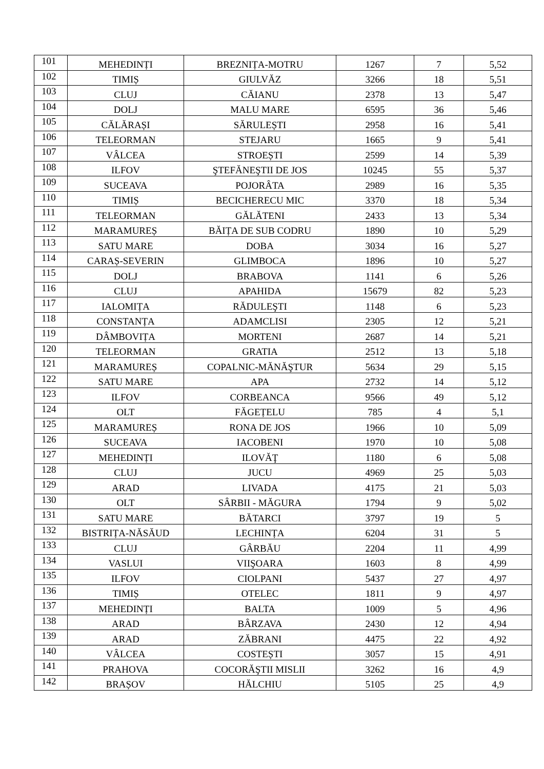| 101 | MEHEDINȚI | BREZNIȚA-MOTRU | 1267 | 7 | 5,52 |
| 102 | TIMIȘ | GIULVĂZ | 3266 | 18 | 5,51 |
| 103 | CLUJ | CĂIANU | 2378 | 13 | 5,47 |
| 104 | DOLJ | MALU MARE | 6595 | 36 | 5,46 |
| 105 | CĂLĂRAȘI | SĂRULEȘTI | 2958 | 16 | 5,41 |
| 106 | TELEORMAN | STEJARU | 1665 | 9 | 5,41 |
| 107 | VÂLCEA | STROEȘTI | 2599 | 14 | 5,39 |
| 108 | ILFOV | ŞTEFĂNEŞTII DE JOS | 10245 | 55 | 5,37 |
| 109 | SUCEAVA | POJORÂTA | 2989 | 16 | 5,35 |
| 110 | TIMIȘ | BECICHERECU MIC | 3370 | 18 | 5,34 |
| 111 | TELEORMAN | GĂLĂTENI | 2433 | 13 | 5,34 |
| 112 | MARAMUREȘ | BĂIȚA DE SUB CODRU | 1890 | 10 | 5,29 |
| 113 | SATU MARE | DOBA | 3034 | 16 | 5,27 |
| 114 | CARAȘ-SEVERIN | GLIMBOCA | 1896 | 10 | 5,27 |
| 115 | DOLJ | BRABOVA | 1141 | 6 | 5,26 |
| 116 | CLUJ | APAHIDA | 15679 | 82 | 5,23 |
| 117 | IALOMIȚA | RĂDULEŞTI | 1148 | 6 | 5,23 |
| 118 | CONSTANȚA | ADAMCLISI | 2305 | 12 | 5,21 |
| 119 | DÂMBOVIȚA | MORTENI | 2687 | 14 | 5,21 |
| 120 | TELEORMAN | GRATIA | 2512 | 13 | 5,18 |
| 121 | MARAMUREȘ | COPALNIC-MĂNĂŞTUR | 5634 | 29 | 5,15 |
| 122 | SATU MARE | APA | 2732 | 14 | 5,12 |
| 123 | ILFOV | CORBEANCA | 9566 | 49 | 5,12 |
| 124 | OLT | FĂGEȚELU | 785 | 4 | 5,1 |
| 125 | MARAMUREȘ | RONA DE JOS | 1966 | 10 | 5,09 |
| 126 | SUCEAVA | IACOBENI | 1970 | 10 | 5,08 |
| 127 | MEHEDINȚI | ILOVĂŢ | 1180 | 6 | 5,08 |
| 128 | CLUJ | JUCU | 4969 | 25 | 5,03 |
| 129 | ARAD | LIVADA | 4175 | 21 | 5,03 |
| 130 | OLT | SÂRBII - MĂGURA | 1794 | 9 | 5,02 |
| 131 | SATU MARE | BĂTARCI | 3797 | 19 | 5 |
| 132 | BISTRIȚA-NĂSĂUD | LECHINȚA | 6204 | 31 | 5 |
| 133 | CLUJ | GÂRBĂU | 2204 | 11 | 4,99 |
| 134 | VASLUI | VIIŞOARA | 1603 | 8 | 4,99 |
| 135 | ILFOV | CIOLPANI | 5437 | 27 | 4,97 |
| 136 | TIMIȘ | OTELEC | 1811 | 9 | 4,97 |
| 137 | MEHEDINȚI | BALTA | 1009 | 5 | 4,96 |
| 138 | ARAD | BÂRZAVA | 2430 | 12 | 4,94 |
| 139 | ARAD | ZĂBRANI | 4475 | 22 | 4,92 |
| 140 | VÂLCEA | COSTEȘTI | 3057 | 15 | 4,91 |
| 141 | PRAHOVA | COCORĂŞTII MISLII | 3262 | 16 | 4,9 |
| 142 | BRAȘOV | HĂLCHIU | 5105 | 25 | 4,9 |